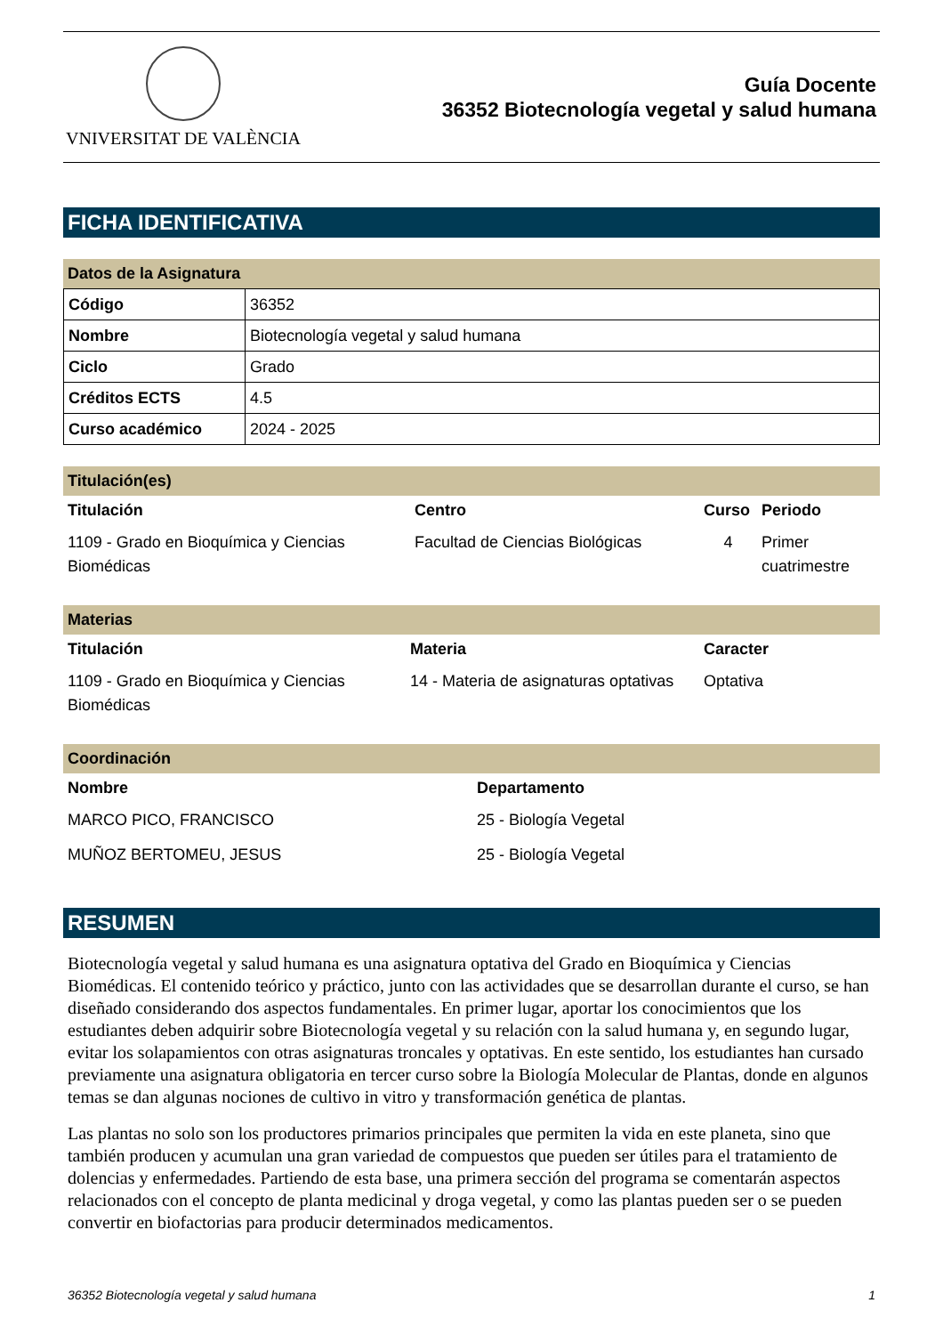VNIVERSITAT DE VALÈNCIA
Guía Docente
36352 Biotecnología vegetal y salud humana
FICHA IDENTIFICATIVA
Datos de la Asignatura
| Código | 36352 |
| Nombre | Biotecnología vegetal y salud humana |
| Ciclo | Grado |
| Créditos ECTS | 4.5 |
| Curso académico | 2024 - 2025 |
Titulación(es)
| Titulación | Centro | Curso | Periodo |
| --- | --- | --- | --- |
| 1109 - Grado en Bioquímica y Ciencias Biomédicas | Facultad de Ciencias Biológicas | 4 | Primer cuatrimestre |
Materias
| Titulación | Materia | Caracter |
| --- | --- | --- |
| 1109 - Grado en Bioquímica y Ciencias Biomédicas | 14 - Materia de asignaturas optativas | Optativa |
Coordinación
| Nombre | Departamento |
| --- | --- |
| MARCO PICO, FRANCISCO | 25 - Biología Vegetal |
| MUÑOZ BERTOMEU, JESUS | 25 - Biología Vegetal |
RESUMEN
Biotecnología vegetal y salud humana es una asignatura optativa del Grado en Bioquímica y Ciencias Biomédicas. El contenido teórico y práctico, junto con las actividades que se desarrollan durante el curso, se han diseñado considerando dos aspectos fundamentales. En primer lugar, aportar los conocimientos que los estudiantes deben adquirir sobre Biotecnología vegetal y su relación con la salud humana y, en segundo lugar, evitar los solapamientos con otras asignaturas troncales y optativas. En este sentido, los estudiantes han cursado previamente una asignatura obligatoria en tercer curso sobre la Biología Molecular de Plantas, donde en algunos temas se dan algunas nociones de cultivo in vitro y transformación genética de plantas.
Las plantas no solo son los productores primarios principales que permiten la vida en este planeta, sino que también producen y acumulan una gran variedad de compuestos que pueden ser útiles para el tratamiento de dolencias y enfermedades. Partiendo de esta base, una primera sección del programa se comentarán aspectos relacionados con el concepto de planta medicinal y droga vegetal, y como las plantas pueden ser o se pueden convertir en biofactorias para producir determinados medicamentos.
36352 Biotecnología vegetal y salud humana 1